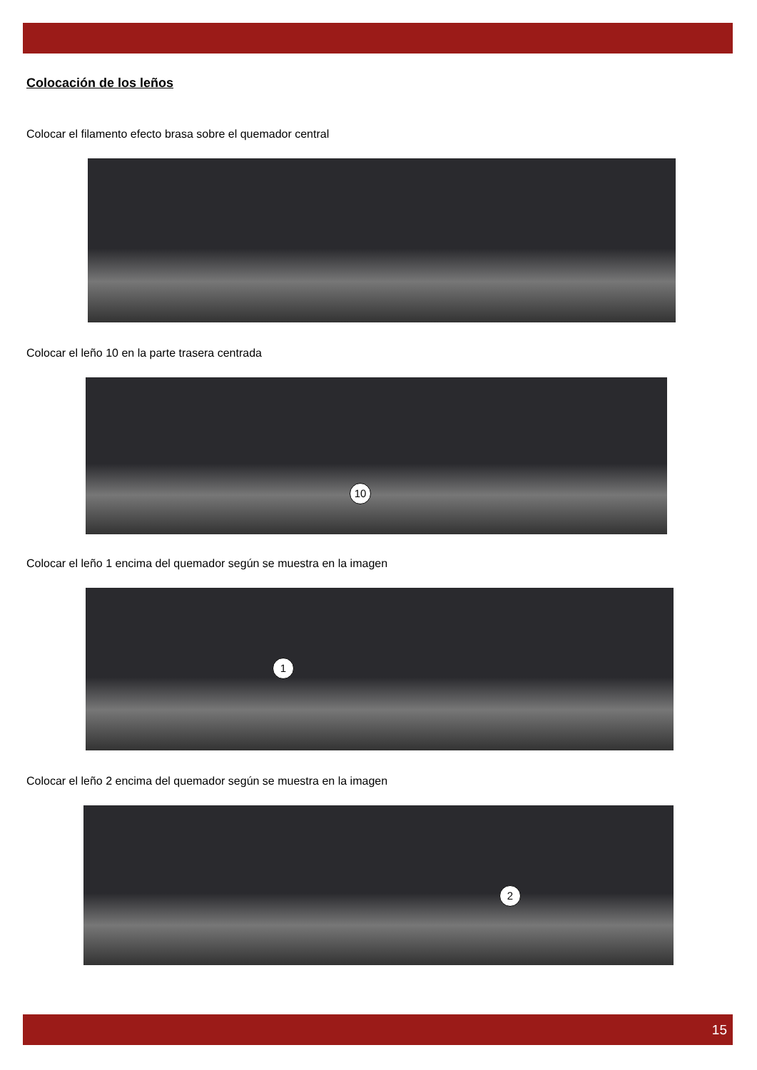Colocación de los leños
Colocar el filamento efecto brasa sobre el quemador central
Colocar el leño 10 en la parte trasera centrada
10
Colocar el leño 1 encima del quemador según se muestra en la imagen
1
Colocar el leño 2 encima del quemador según se muestra en la imagen
2
15